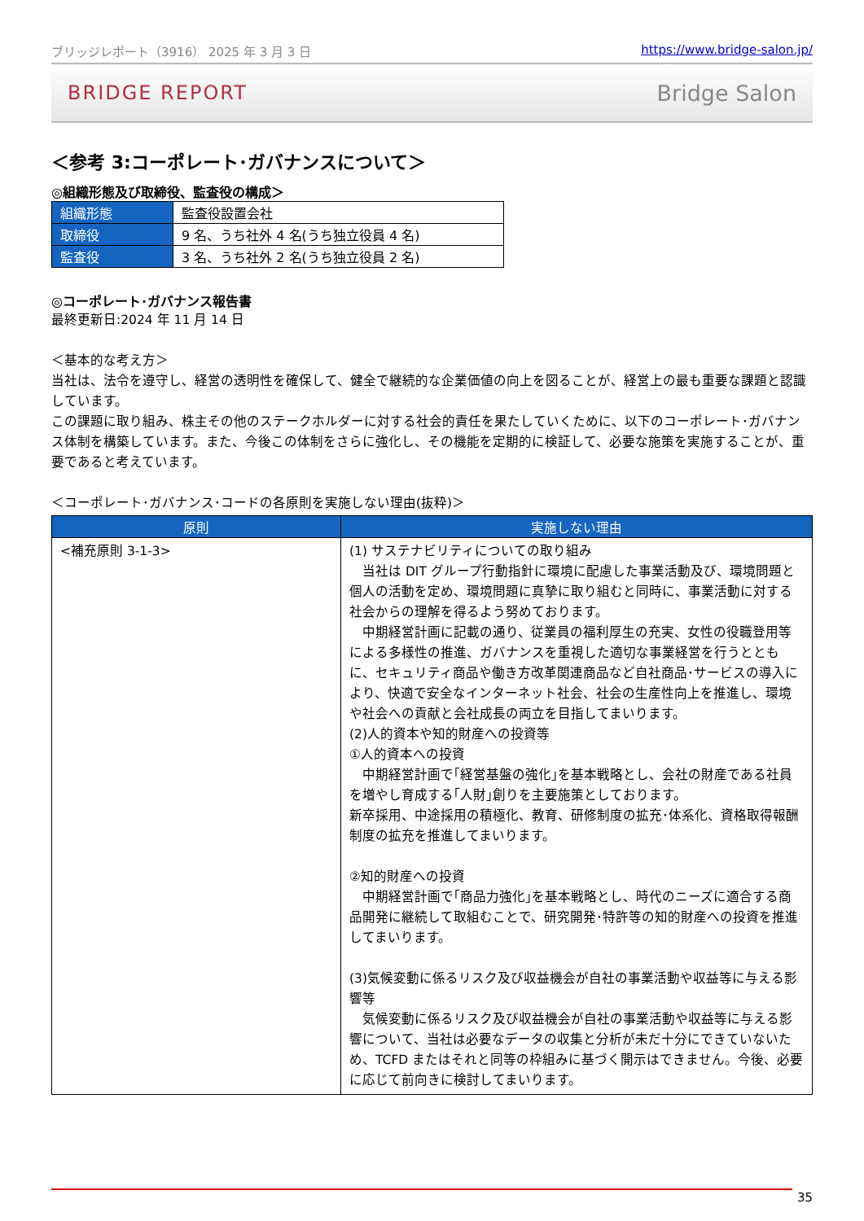ブリッジレポート（3916） 2025 年 3 月 3 日 https://www.bridge-salon.jp/
BRIDGE REPORT Bridge Salon
＜参考 3:コーポレート･ガバナンスについて＞
◎組織形態及び取締役、監査役の構成＞
| 組織形態 | 監査役設置会社 |
| 取締役 | 9 名、うち社外 4 名(うち独立役員 4 名) |
| 監査役 | 3 名、うち社外 2 名(うち独立役員 2 名) |
◎コーポレート･ガバナンス報告書
最終更新日:2024 年 11 月 14 日
＜基本的な考え方＞
当社は、法令を遵守し、経営の透明性を確保して、健全で継続的な企業価値の向上を図ることが、経営上の最も重要な課題と認識しています。
この課題に取り組み、株主その他のステークホルダーに対する社会的責任を果たしていくために、以下のコーポレート･ガバナンス体制を構築しています。また、今後この体制をさらに強化し、その機能を定期的に検証して、必要な施策を実施することが、重要であると考えています。
＜コーポレート･ガバナンス･コードの各原則を実施しない理由(抜粋)＞
| 原則 | 実施しない理由 |
| --- | --- |
| <補充原則 3-1-3> | (1) サステナビリティについての取り組み 当社は DIT グループ行動指針に環境に配慮した事業活動及び、環境問題と個人の活動を定め、環境問題に真摯に取り組むと同時に、事業活動に対する社会からの理解を得るよう努めております。 中期経営計画に記載の通り、従業員の福利厚生の充実、女性の役職登用等による多様性の推進、ガバナンスを重視した適切な事業経営を行うとともに、セキュリティ商品や働き方改革関連商品など自社商品･サービスの導入により、快適で安全なインターネット社会、社会の生産性向上を推進し、環境や社会への貢献と会社成長の両立を目指してまいります。 (2)人的資本や知的財産への投資等 ①人的資本への投資 中期経営計画で｢経営基盤の強化｣を基本戦略とし、会社の財産である社員を増やし育成する｢人財｣創りを主要施策としております。 新卒採用、中途採用の積極化、教育、研修制度の拡充･体系化、資格取得報酬制度の拡充を推進してまいります。 ②知的財産への投資 中期経営計画で｢商品力強化｣を基本戦略とし、時代のニーズに適合する商品開発に継続して取組むことで、研究開発･特許等の知的財産への投資を推進してまいります。 (3)気候変動に係るリスク及び収益機会が自社の事業活動や収益等に与える影響等 気候変動に係るリスク及び収益機会が自社の事業活動や収益等に与える影響について、当社は必要なデータの収集と分析が未だ十分にできていないため、TCFD またはそれと同等の枠組みに基づく開示はできません。今後、必要に応じて前向きに検討してまいります。 |
35